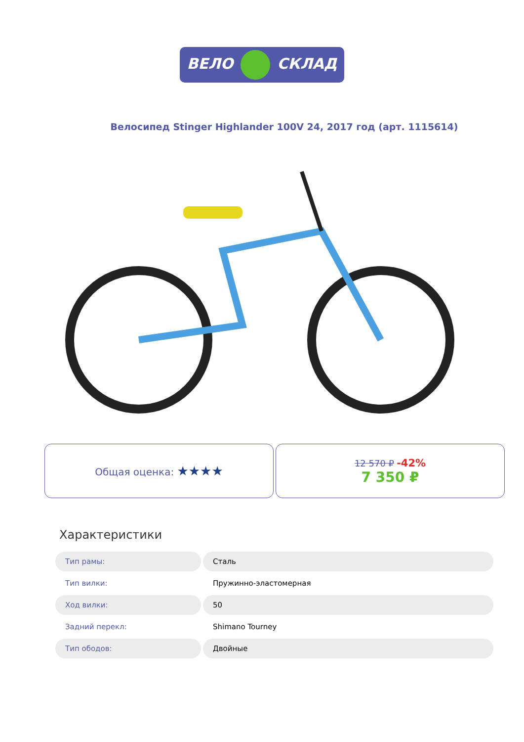ВЕЛО СКЛАД
Велосипед Stinger Highlander 100V 24, 2017 год (арт. 1115614)
Общая оценка: ★★★★
12 570 ₽ -42%
7 350 ₽
Характеристики
| Тип рамы: | Сталь |
| Тип вилки: | Пружинно-эластомерная |
| Ход вилки: | 50 |
| Задний перекл: | Shimano Tourney |
| Тип ободов: | Двойные |